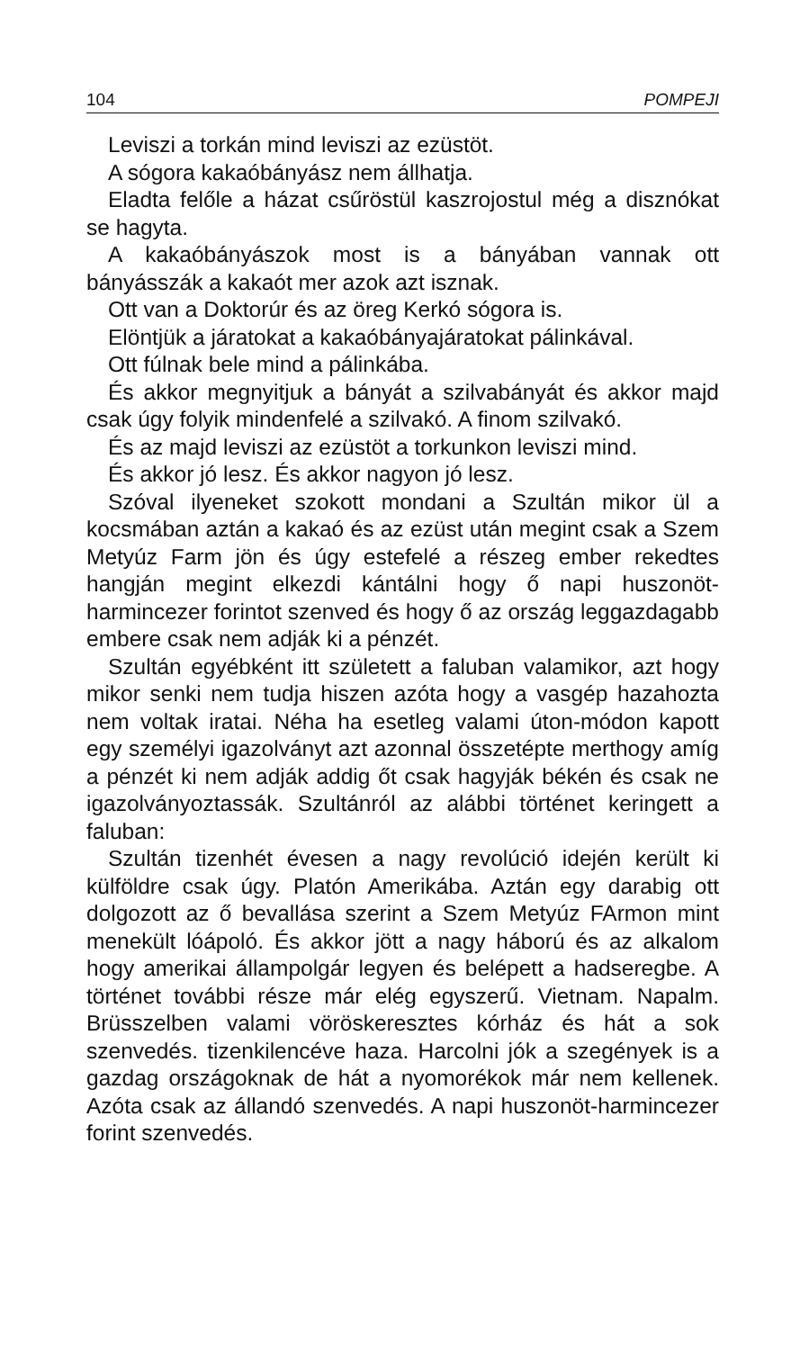104 POMPEJI
Leviszi a torkán mind leviszi az ezüstöt.
A sógora kakaóbányász nem állhatja.
Eladta felőle a házat csűröstül kaszrojostul még a disznókat se hagyta.
A kakaóbányászok most is a bányában vannak ott bányásszák a kakaót mer azok azt isznak.
Ott van a Doktorúr és az öreg Kerkó sógora is.
Elöntjük a járatokat a kakaóbányajáratokat pálinkával.
Ott fúlnak bele mind a pálinkába.
És akkor megnyitjuk a bányát a szilvabányát és akkor majd csak úgy folyik mindenfelé a szilvakó. A finom szilvakó.
És az majd leviszi az ezüstöt a torkunkon leviszi mind.
És akkor jó lesz. És akkor nagyon jó lesz.
Szóval ilyeneket szokott mondani a Szultán mikor ül a kocsmában aztán a kakaó és az ezüst után megint csak a Szem Metyúz Farm jön és úgy estefelé a részeg ember rekedtes hangján megint elkezdi kántálni hogy ő napi huszonöt-harmincezer forintot szenved és hogy ő az ország leggazdagabb embere csak nem adják ki a pénzét.
Szultán egyébként itt született a faluban valamikor, azt hogy mikor senki nem tudja hiszen azóta hogy a vasgép hazahozta nem voltak iratai. Néha ha esetleg valami úton-módon kapott egy személyi igazolványt azt azonnal összetépte merthogy amíg a pénzét ki nem adják addig őt csak hagyják békén és csak ne igazolványoztassák. Szultánról az alábbi történet keringett a faluban:
Szultán tizenhét évesen a nagy revolúció idején került ki külföldre csak úgy. Platón Amerikába. Aztán egy darabig ott dolgozott az ő bevallása szerint a Szem Metyúz FArmon mint menekült lóápoló. És akkor jött a nagy háború és az alkalom hogy amerikai állampolgár legyen és belépett a hadseregbe. A történet további része már elég egyszerű. Vietnam. Napalm. Brüsszelben valami vöröskeresztes kórház és hát a sok szenvedés. tizenkilencéve haza. Harcolni jók a szegények is a gazdag országoknak de hát a nyomorékok már nem kellenek. Azóta csak az állandó szenvedés. A napi huszonöt-harminc­ezer forint szenvedés.